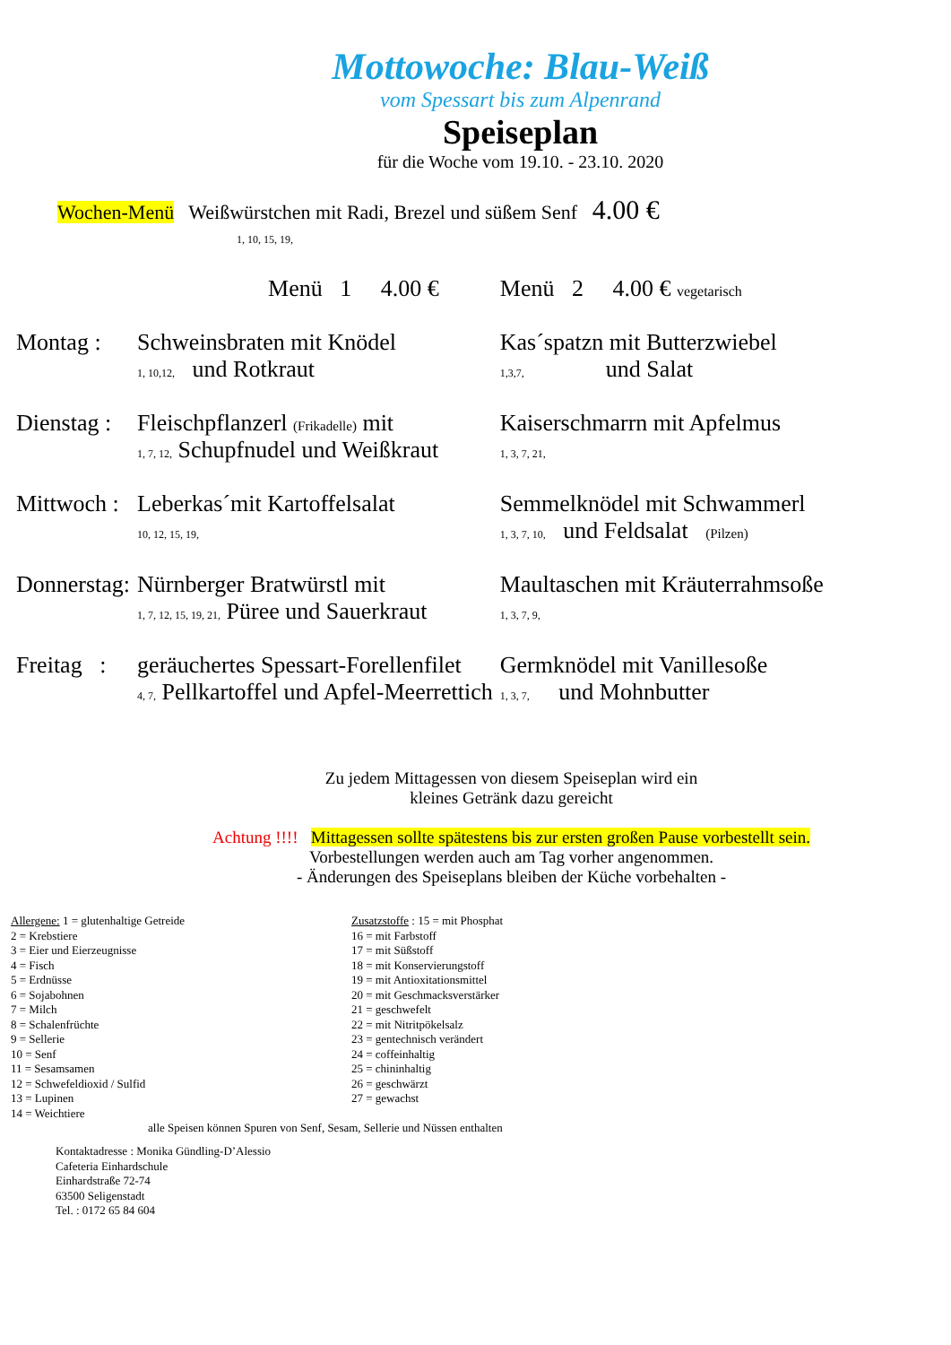Mottowoche: Blau-Weiß
vom Spessart bis zum Alpenrand
Speiseplan
für die Woche vom 19.10. - 23.10. 2020
Wochen-Menü Weißwürstchen mit Radi, Brezel und süßem Senf 4.00 €
1, 10, 15, 19,
| | Menü 1 4.00 € | Menü 2 4.00 € vegetarisch |
| Montag : | Schweinsbraten mit Knödel 1, 10,12, und Rotkraut | Kas´spatzn mit Butterzwiebel 1,3,7, und Salat |
| Dienstag : | Fleischpflanzerl (Frikadelle) mit 1, 7, 12, Schupfnudel und Weißkraut | Kaiserschmarrn mit Apfelmus 1, 3, 7, 21, |
| Mittwoch : | Leberkas´mit Kartoffelsalat 10, 12, 15, 19, | Semmelknödel mit Schwammerl 1, 3, 7, 10, und Feldsalat (Pilzen) |
| Donnerstag: | Nürnberger Bratwürstl mit 1, 7, 12, 15, 19, 21, Püree und Sauerkraut | Maultaschen mit Kräuterrahmsoße 1, 3, 7, 9, |
| Freitag : | geräuchertes Spessart-Forellenfilet 4, 7, Pellkartoffel und Apfel-Meerrettich | Germknödel mit Vanillesoße 1, 3, 7, und Mohnbutter |
Zu jedem Mittagessen von diesem Speiseplan wird ein
kleines Getränk dazu gereicht
Achtung !!!! Mittagessen sollte spätestens bis zur ersten großen Pause vorbestellt sein.
Vorbestellungen werden auch am Tag vorher angenommen.
- Änderungen des Speiseplans bleiben der Küche vorbehalten -
Allergene: 1 = glutenhaltige Getreide
2 = Krebstiere
3 = Eier und Eierzeugnisse
4 = Fisch
5 = Erdnüsse
6 = Sojabohnen
7 = Milch
8 = Schalenfrüchte
9 = Sellerie
10 = Senf
11 = Sesamsamen
12 = Schwefeldioxid / Sulfid
13 = Lupinen
14 = Weichtiere
Zusatzstoffe : 15 = mit Phosphat
16 = mit Farbstoff
17 = mit Süßstoff
18 = mit Konservierungstoff
19 = mit Antioxitationsmittel
20 = mit Geschmacksverstärker
21 = geschwefelt
22 = mit Nitritpökelsalz
23 = gentechnisch verändert
24 = coffeinhaltig
25 = chininhaltig
26 = geschwärzt
27 = gewachst
alle Speisen können Spuren von Senf, Sesam, Sellerie und Nüssen enthalten
Kontaktadresse : Monika Gündling-D’Alessio
Cafeteria Einhardschule
Einhardstraße 72-74
63500 Seligenstadt
Tel. : 0172 65 84 604